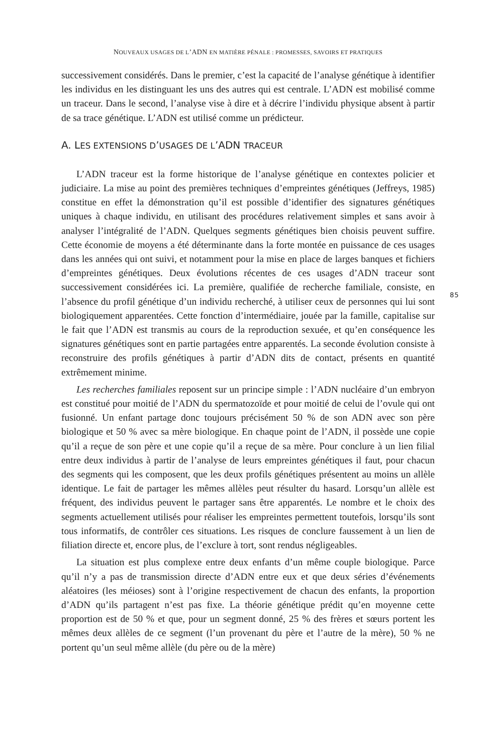NOUVEAUX USAGES DE L’ADN EN MATIÈRE PÉNALE : PROMESSES, SAVOIRS ET PRATIQUES
successivement considérés. Dans le premier, c’est la capacité de l’analyse génétique à identifier les individus en les distinguant les uns des autres qui est centrale. L’ADN est mobilisé comme un traceur. Dans le second, l’analyse vise à dire et à décrire l’individu physique absent à partir de sa trace génétique. L’ADN est utilisé comme un prédicteur.
A. LES EXTENSIONS D’USAGES DE L’ADN TRACEUR
L’ADN traceur est la forme historique de l’analyse génétique en contextes policier et judiciaire. La mise au point des premières techniques d’empreintes génétiques (Jeffreys, 1985) constitue en effet la démonstration qu’il est possible d’identifier des signatures génétiques uniques à chaque individu, en utilisant des procédures relativement simples et sans avoir à analyser l’intégralité de l’ADN. Quelques segments génétiques bien choisis peuvent suffire. Cette économie de moyens a été déterminante dans la forte montée en puissance de ces usages dans les années qui ont suivi, et notamment pour la mise en place de larges banques et fichiers d’empreintes génétiques. Deux évolutions récentes de ces usages d’ADN traceur sont successivement considérées ici. La première, qualifiée de recherche familiale, consiste, en l’absence du profil génétique d’un individu recherché, à utiliser ceux de personnes qui lui sont biologiquement apparentées. Cette fonction d’intermédiaire, jouée par la famille, capitalise sur le fait que l’ADN est transmis au cours de la reproduction sexuée, et qu’en conséquence les signatures génétiques sont en partie partagées entre apparentés. La seconde évolution consiste à reconstruire des profils génétiques à partir d’ADN dits de contact, présents en quantité extrêmement minime.
85
Les recherches familiales reposent sur un principe simple : l’ADN nucléaire d’un embryon est constitué pour moitié de l’ADN du spermatozoïde et pour moitié de celui de l’ovule qui ont fusionné. Un enfant partage donc toujours précisément 50 % de son ADN avec son père biologique et 50 % avec sa mère biologique. En chaque point de l’ADN, il possède une copie qu’il a reçue de son père et une copie qu’il a reçue de sa mère. Pour conclure à un lien filial entre deux individus à partir de l’analyse de leurs empreintes génétiques il faut, pour chacun des segments qui les composent, que les deux profils génétiques présentent au moins un allèle identique. Le fait de partager les mêmes allèles peut résulter du hasard. Lorsqu’un allèle est fréquent, des individus peuvent le partager sans être apparentés. Le nombre et le choix des segments actuellement utilisés pour réaliser les empreintes permettent toutefois, lorsqu’ils sont tous informatifs, de contrôler ces situations. Les risques de conclure faussement à un lien de filiation directe et, encore plus, de l’exclure à tort, sont rendus négligeables.
La situation est plus complexe entre deux enfants d’un même couple biologique. Parce qu’il n’y a pas de transmission directe d’ADN entre eux et que deux séries d’événements aléatoires (les méioses) sont à l’origine respectivement de chacun des enfants, la proportion d’ADN qu’ils partagent n’est pas fixe. La théorie génétique prédit qu’en moyenne cette proportion est de 50 % et que, pour un segment donné, 25 % des frères et sœurs portent les mêmes deux allèles de ce segment (l’un provenant du père et l’autre de la mère), 50 % ne portent qu’un seul même allèle (du père ou de la mère)